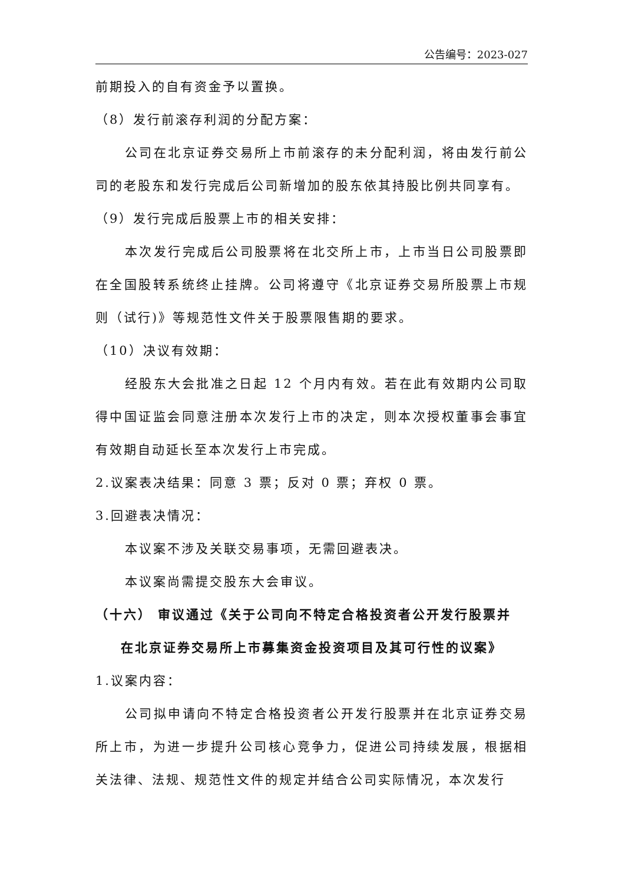公告编号：2023-027
前期投入的自有资金予以置换。
（8）发行前滚存利润的分配方案：
公司在北京证券交易所上市前滚存的未分配利润，将由发行前公司的老股东和发行完成后公司新增加的股东依其持股比例共同享有。
（9）发行完成后股票上市的相关安排：
本次发行完成后公司股票将在北交所上市，上市当日公司股票即在全国股转系统终止挂牌。公司将遵守《北京证券交易所股票上市规则（试行)》等规范性文件关于股票限售期的要求。
（10）决议有效期：
经股东大会批准之日起 12 个月内有效。若在此有效期内公司取得中国证监会同意注册本次发行上市的决定，则本次授权董事会事宜有效期自动延长至本次发行上市完成。
2.议案表决结果：同意 3 票；反对 0 票；弃权 0 票。
3.回避表决情况：
本议案不涉及关联交易事项，无需回避表决。
本议案尚需提交股东大会审议。
（十六） 审议通过《关于公司向不特定合格投资者公开发行股票并
在北京证券交易所上市募集资金投资项目及其可行性的议案》
1.议案内容：
公司拟申请向不特定合格投资者公开发行股票并在北京证券交易所上市，为进一步提升公司核心竞争力，促进公司持续发展，根据相关法律、法规、规范性文件的规定并结合公司实际情况，本次发行